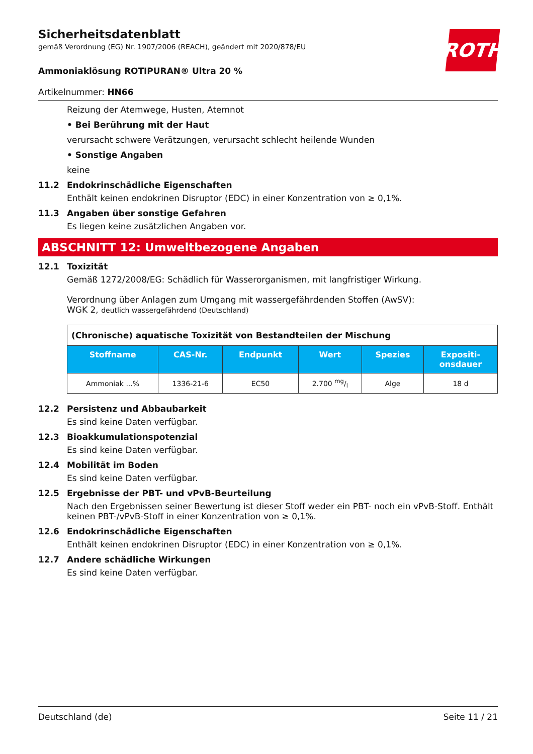Sicherheitsdatenblatt
gemäß Verordnung (EG) Nr. 1907/2006 (REACH), geändert mit 2020/878/EU
ROTH
Ammoniaklösung ROTIPURAN® Ultra 20 %
Artikelnummer: HN66
Reizung der Atemwege, Husten, Atemnot
• Bei Berührung mit der Haut
verursacht schwere Verätzungen, verursacht schlecht heilende Wunden
• Sonstige Angaben
keine
11.2 Endokrinschädliche Eigenschaften
Enthält keinen endokrinen Disruptor (EDC) in einer Konzentration von ≥ 0,1%.
11.3 Angaben über sonstige Gefahren
Es liegen keine zusätzlichen Angaben vor.
ABSCHNITT 12: Umweltbezogene Angaben
12.1 Toxizität
Gemäß 1272/2008/EG: Schädlich für Wasserorganismen, mit langfristiger Wirkung.
Verordnung über Anlagen zum Umgang mit wassergefährdenden Stoffen (AwSV):
WGK 2, deutlich wassergefährdend (Deutschland)
| (Chronische) aquatische Toxizität von Bestandteilen der Mischung | | | | | |
| --- | --- | --- | --- | --- | --- |
| Stoffname | CAS-Nr. | Endpunkt | Wert | Spezies | Expositi- onsdauer |
| Ammoniak ...% | 1336-21-6 | EC50 | 2.700 mg/l | Alge | 18 d |
12.2 Persistenz und Abbaubarkeit
Es sind keine Daten verfügbar.
12.3 Bioakkumulationspotenzial
Es sind keine Daten verfügbar.
12.4 Mobilität im Boden
Es sind keine Daten verfügbar.
12.5 Ergebnisse der PBT- und vPvB-Beurteilung
Nach den Ergebnissen seiner Bewertung ist dieser Stoff weder ein PBT- noch ein vPvB-Stoff. Enthält keinen PBT-/vPvB-Stoff in einer Konzentration von ≥ 0,1%.
12.6 Endokrinschädliche Eigenschaften
Enthält keinen endokrinen Disruptor (EDC) in einer Konzentration von ≥ 0,1%.
12.7 Andere schädliche Wirkungen
Es sind keine Daten verfügbar.
Deutschland (de) Seite 11 / 21